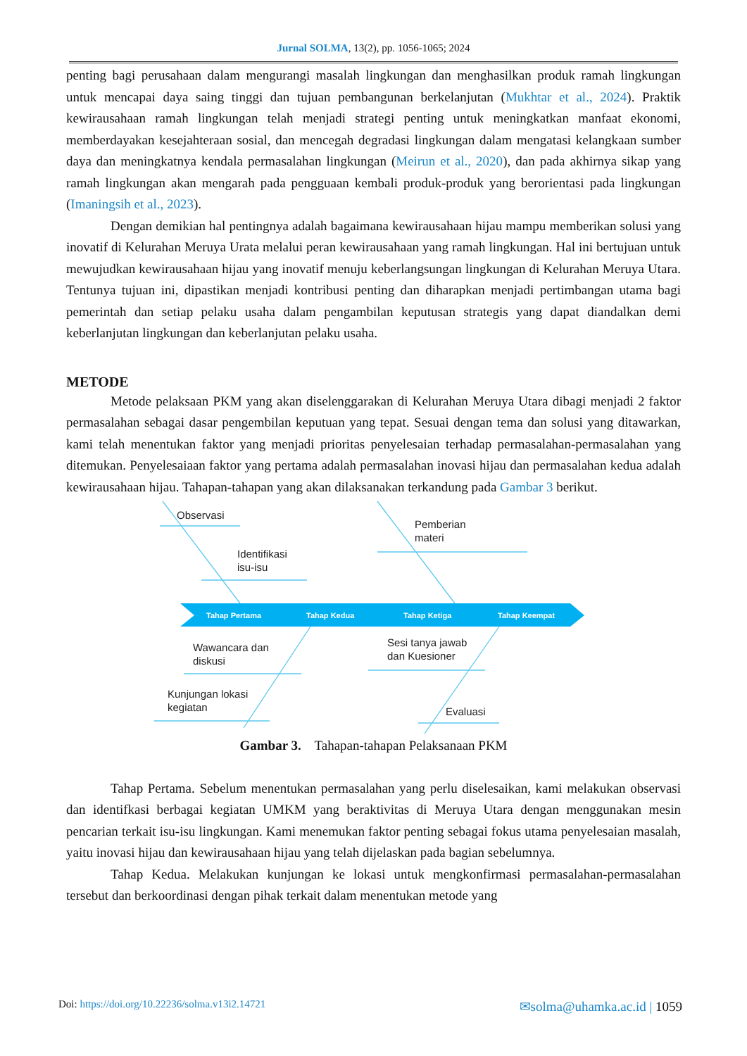Jurnal SOLMA, 13(2), pp. 1056-1065; 2024
penting bagi perusahaan dalam mengurangi masalah lingkungan dan menghasilkan produk ramah lingkungan untuk mencapai daya saing tinggi dan tujuan pembangunan berkelanjutan (Mukhtar et al., 2024). Praktik kewirausahaan ramah lingkungan telah menjadi strategi penting untuk meningkatkan manfaat ekonomi, memberdayakan kesejahteraan sosial, dan mencegah degradasi lingkungan dalam mengatasi kelangkaan sumber daya dan meningkatnya kendala permasalahan lingkungan (Meirun et al., 2020), dan pada akhirnya sikap yang ramah lingkungan akan mengarah pada pengguaan kembali produk-produk yang berorientasi pada lingkungan (Imaningsih et al., 2023).
Dengan demikian hal pentingnya adalah bagaimana kewirausahaan hijau mampu memberikan solusi yang inovatif di Kelurahan Meruya Urata melalui peran kewirausahaan yang ramah lingkungan. Hal ini bertujuan untuk mewujudkan kewirausahaan hijau yang inovatif menuju keberlangsungan lingkungan di Kelurahan Meruya Utara. Tentunya tujuan ini, dipastikan menjadi kontribusi penting dan diharapkan menjadi pertimbangan utama bagi pemerintah dan setiap pelaku usaha dalam pengambilan keputusan strategis yang dapat diandalkan demi keberlanjutan lingkungan dan keberlanjutan pelaku usaha.
METODE
Metode pelaksaan PKM yang akan diselenggarakan di Kelurahan Meruya Utara dibagi menjadi 2 faktor permasalahan sebagai dasar pengembilan keputuan yang tepat. Sesuai dengan tema dan solusi yang ditawarkan, kami telah menentukan faktor yang menjadi prioritas penyelesaian terhadap permasalahan-permasalahan yang ditemukan. Penyelesaiaan faktor yang pertama adalah permasalahan inovasi hijau dan permasalahan kedua adalah kewirausahaan hijau. Tahapan-tahapan yang akan dilaksanakan terkandung pada Gambar 3 berikut.
Tahap Pertama
Tahap Kedua
Tahap Ketiga
Tahap Keempat
Observasi
Identifikasi
isu-isu
Pemberian
materi
Wawancara dan
diskusi
Kunjungan lokasi
kegiatan
Sesi tanya jawab
dan Kuesioner
Evaluasi
Gambar 3. Tahapan-tahapan Pelaksanaan PKM
Tahap Pertama. Sebelum menentukan permasalahan yang perlu diselesaikan, kami melakukan observasi dan identifkasi berbagai kegiatan UMKM yang beraktivitas di Meruya Utara dengan menggunakan mesin pencarian terkait isu-isu lingkungan. Kami menemukan faktor penting sebagai fokus utama penyelesaian masalah, yaitu inovasi hijau dan kewirausahaan hijau yang telah dijelaskan pada bagian sebelumnya.
Tahap Kedua. Melakukan kunjungan ke lokasi untuk mengkonfirmasi permasalahan-permasalahan tersebut dan berkoordinasi dengan pihak terkait dalam menentukan metode yang
Doi: https://doi.org/10.22236/solma.v13i2.14721 ✉solma@uhamka.ac.id | 1059